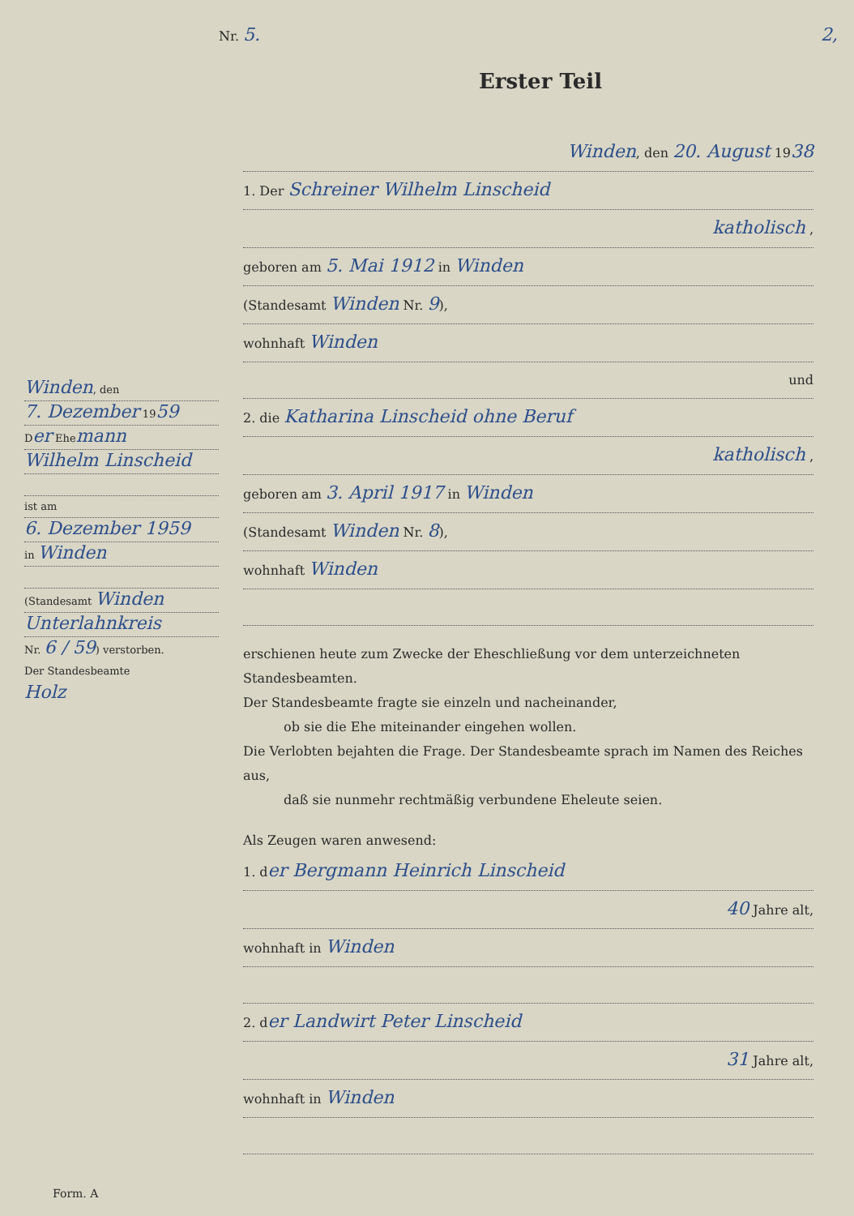Nr. 5. 2,
Erster Teil
Winden, den
7. Dezember 1959
Der Ehemann
Wilhelm Linscheid
ist am
6. Dezember 1959
in Winden
(Standesamt Winden
Unterlahnkreis
Nr. 6 / 59) verstorben.
Der Standesbeamte
Holz
Winden, den 20. August 1938
1. Der Schreiner Wilhelm Linscheid
katholisch ,
geboren am 5. Mai 1912 in Winden
(Standesamt Winden Nr. 9),
wohnhaft Winden
und
2. die Katharina Linscheid ohne Beruf
katholisch ,
geboren am 3. April 1917 in Winden
(Standesamt Winden Nr. 8),
wohnhaft Winden
erschienen heute zum Zwecke der Eheschließung vor dem unterzeichneten Standesbeamten.
Der Standesbeamte fragte sie einzeln und nacheinander,
ob sie die Ehe miteinander eingehen wollen.
Die Verlobten bejahten die Frage. Der Standesbeamte sprach im Namen des Reiches aus,
daß sie nunmehr rechtmäßig verbundene Eheleute seien.
Als Zeugen waren anwesend:
1. der Bergmann Heinrich Linscheid
40 Jahre alt,
wohnhaft in Winden
2. der Landwirt Peter Linscheid
31 Jahre alt,
wohnhaft in Winden
Form. A